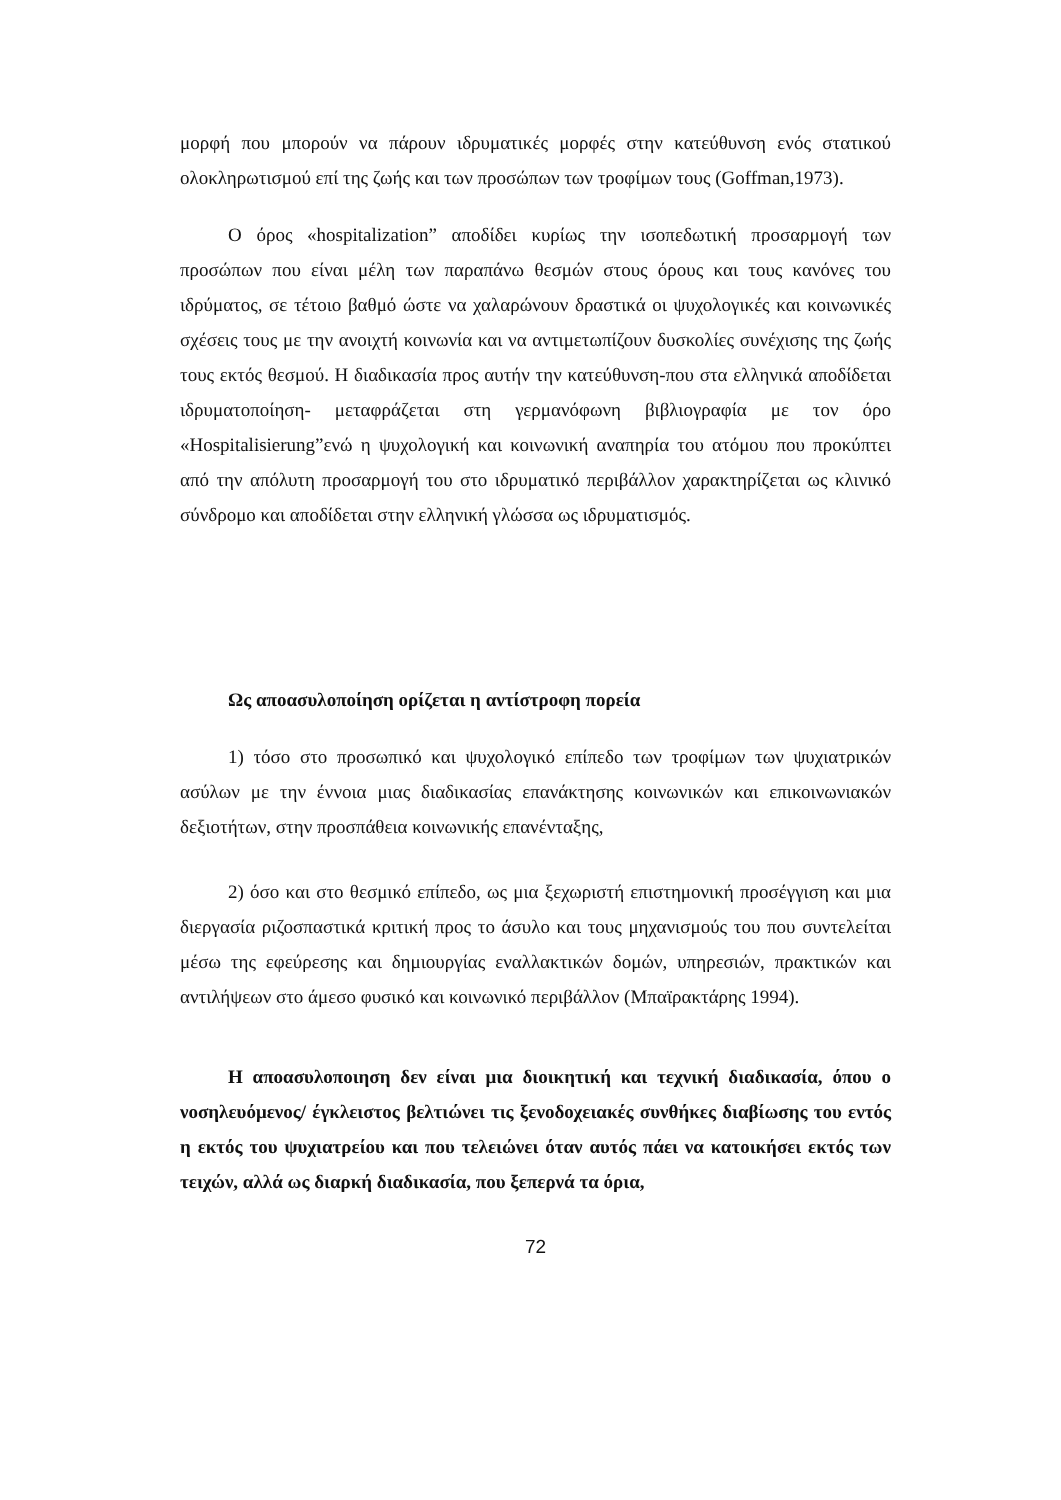μορφή που μπορούν να πάρουν ιδρυματικές μορφές στην κατεύθυνση ενός στατικού ολοκληρωτισμού επί της ζωής και των προσώπων των τροφίμων τους (Goffman,1973).
Ο όρος «hospitalization” αποδίδει κυρίως την ισοπεδωτική προσαρμογή των προσώπων που είναι μέλη των παραπάνω θεσμών στους όρους και τους κανόνες του ιδρύματος, σε τέτοιο βαθμό ώστε να χαλαρώνουν δραστικά οι ψυχολογικές και κοινωνικές σχέσεις τους με την ανοιχτή κοινωνία και να αντιμετωπίζουν δυσκολίες συνέχισης της ζωής τους εκτός θεσμού. Η διαδικασία προς αυτήν την κατεύθυνση-που στα ελληνικά αποδίδεται ιδρυματοποίηση- μεταφράζεται στη γερμανόφωνη βιβλιογραφία με τον όρο «Hospitalisierung”ενώ η ψυχολογική και κοινωνική αναπηρία του ατόμου που προκύπτει από την απόλυτη προσαρμογή του στο ιδρυματικό περιβάλλον χαρακτηρίζεται ως κλινικό σύνδρομο και αποδίδεται στην ελληνική γλώσσα ως ιδρυματισμός.
Ως αποασυλοποίηση ορίζεται η αντίστροφη πορεία
1) τόσο στο προσωπικό και ψυχολογικό επίπεδο των τροφίμων των ψυχιατρικών ασύλων με την έννοια μιας διαδικασίας επανάκτησης κοινωνικών και επικοινωνιακών δεξιοτήτων, στην προσπάθεια κοινωνικής επανένταξης,
2) όσο και στο θεσμικό επίπεδο, ως μια ξεχωριστή επιστημονική προσέγγιση και μια διεργασία ριζοσπαστικά κριτική προς το άσυλο και τους μηχανισμούς του που συντελείται μέσω της εφεύρεσης και δημιουργίας εναλλακτικών δομών, υπηρεσιών, πρακτικών και αντιλήψεων στο άμεσο φυσικό και κοινωνικό περιβάλλον (Μπαϊρακτάρης 1994).
Η αποασυλοποιηση δεν είναι μια διοικητική και τεχνική διαδικασία, όπου ο νοσηλευόμενος/ έγκλειστος βελτιώνει τις ξενοδοχειακές συνθήκες διαβίωσης του εντός η εκτός του ψυχιατρείου και που τελειώνει όταν αυτός πάει να κατοικήσει εκτός των τειχών, αλλά ως διαρκή διαδικασία, που ξεπερνά τα όρια,
72